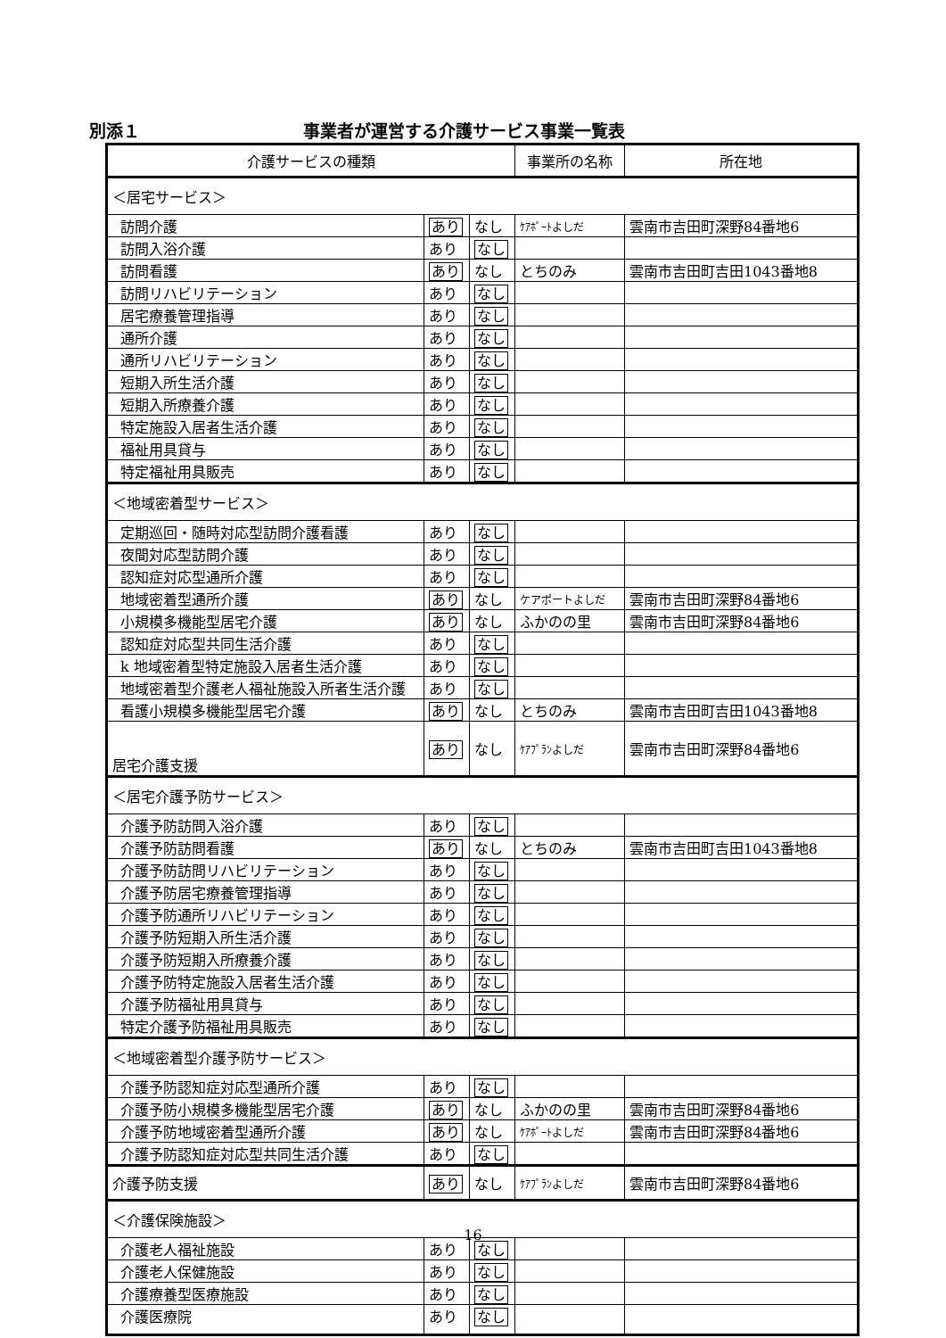別添１ 事業者が運営する介護サービス事業一覧表
| 介護サービスの種類 | | | 事業所の名称 | 所在地 |
| --- | --- | --- | --- | --- |
| ＜居宅サービス＞ | | | | |
| 訪問介護 | あり | なし | ｹｱﾎﾟｰﾄよしだ | 雲南市吉田町深野84番地6 |
| 訪問入浴介護 | あり | なし | | |
| 訪問看護 | あり | なし | とちのみ | 雲南市吉田町吉田1043番地8 |
| 訪問リハビリテーション | あり | なし | | |
| 居宅療養管理指導 | あり | なし | | |
| 通所介護 | あり | なし | | |
| 通所リハビリテーション | あり | なし | | |
| 短期入所生活介護 | あり | なし | | |
| 短期入所療養介護 | あり | なし | | |
| 特定施設入居者生活介護 | あり | なし | | |
| 福祉用具貸与 | あり | なし | | |
| 特定福祉用具販売 | あり | なし | | |
| ＜地域密着型サービス＞ | | | | |
| 定期巡回・随時対応型訪問介護看護 | あり | なし | | |
| 夜間対応型訪問介護 | あり | なし | | |
| 認知症対応型通所介護 | あり | なし | | |
| 地域密着型通所介護 | あり | なし | ケアポートよしだ | 雲南市吉田町深野84番地6 |
| 小規模多機能型居宅介護 | あり | なし | ふかのの里 | 雲南市吉田町深野84番地6 |
| 認知症対応型共同生活介護 | あり | なし | | |
| k 地域密着型特定施設入居者生活介護 | あり | なし | | |
| 地域密着型介護老人福祉施設入所者生活介護 | あり | なし | | |
| 看護小規模多機能型居宅介護 | あり | なし | とちのみ | 雲南市吉田町吉田1043番地8 |
| 居宅介護支援 | あり | なし | ｹｱﾌﾟﾗﾝよしだ | 雲南市吉田町深野84番地6 |
| ＜居宅介護予防サービス＞ | | | | |
| 介護予防訪問入浴介護 | あり | なし | | |
| 介護予防訪問看護 | あり | なし | とちのみ | 雲南市吉田町吉田1043番地8 |
| 介護予防訪問リハビリテーション | あり | なし | | |
| 介護予防居宅療養管理指導 | あり | なし | | |
| 介護予防通所リハビリテーション | あり | なし | | |
| 介護予防短期入所生活介護 | あり | なし | | |
| 介護予防短期入所療養介護 | あり | なし | | |
| 介護予防特定施設入居者生活介護 | あり | なし | | |
| 介護予防福祉用具貸与 | あり | なし | | |
| 特定介護予防福祉用具販売 | あり | なし | | |
| ＜地域密着型介護予防サービス＞ | | | | |
| 介護予防認知症対応型通所介護 | あり | なし | | |
| 介護予防小規模多機能型居宅介護 | あり | なし | ふかのの里 | 雲南市吉田町深野84番地6 |
| 介護予防地域密着型通所介護 | あり | なし | ｹｱﾎﾟｰﾄよしだ | 雲南市吉田町深野84番地6 |
| 介護予防認知症対応型共同生活介護 | あり | なし | | |
| 介護予防支援 | あり | なし | ｹｱﾌﾟﾗﾝよしだ | 雲南市吉田町深野84番地6 |
| ＜介護保険施設＞ | | | | |
| 介護老人福祉施設 | あり | なし | | |
| 介護老人保健施設 | あり | なし | | |
| 介護療養型医療施設 | あり | なし | | |
| 介護医療院 | あり | なし | | |
16